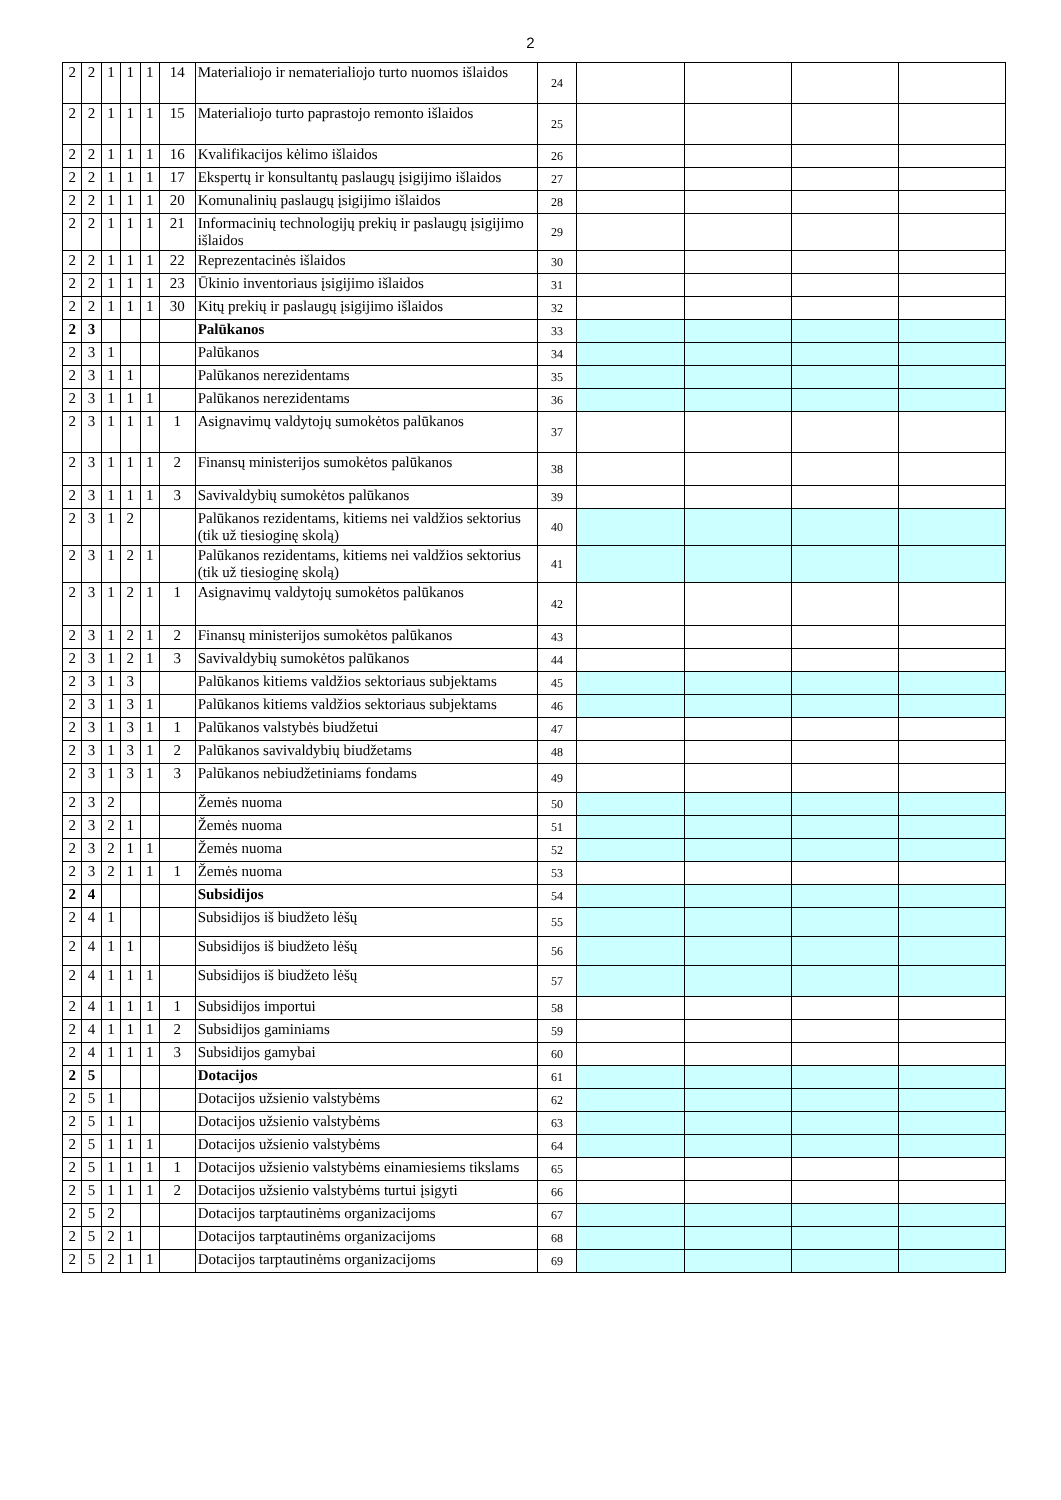2
| 2 | 2 | 1 | 1 | 1 | 14 | Materialiojo ir nematerialiojo turto nuomos išlaidos | 24 | | | | |
| 2 | 2 | 1 | 1 | 1 | 15 | Materialiojo turto paprastojo remonto išlaidos | 25 | | | | |
| 2 | 2 | 1 | 1 | 1 | 16 | Kvalifikacijos kėlimo išlaidos | 26 | | | | |
| 2 | 2 | 1 | 1 | 1 | 17 | Ekspertų ir konsultantų paslaugų įsigijimo išlaidos | 27 | | | | |
| 2 | 2 | 1 | 1 | 1 | 20 | Komunalinių paslaugų įsigijimo išlaidos | 28 | | | | |
| 2 | 2 | 1 | 1 | 1 | 21 | Informacinių technologijų prekių ir paslaugų įsigijimo išlaidos | 29 | | | | |
| 2 | 2 | 1 | 1 | 1 | 22 | Reprezentacinės išlaidos | 30 | | | | |
| 2 | 2 | 1 | 1 | 1 | 23 | Ūkinio inventoriaus įsigijimo išlaidos | 31 | | | | |
| 2 | 2 | 1 | 1 | 1 | 30 | Kitų prekių ir paslaugų įsigijimo išlaidos | 32 | | | | |
| 2 | 3 | | | | | Palūkanos | 33 | | | | |
| 2 | 3 | 1 | | | | Palūkanos | 34 | | | | |
| 2 | 3 | 1 | 1 | | | Palūkanos nerezidentams | 35 | | | | |
| 2 | 3 | 1 | 1 | 1 | | Palūkanos nerezidentams | 36 | | | | |
| 2 | 3 | 1 | 1 | 1 | 1 | Asignavimų valdytojų sumokėtos palūkanos | 37 | | | | |
| 2 | 3 | 1 | 1 | 1 | 2 | Finansų ministerijos sumokėtos palūkanos | 38 | | | | |
| 2 | 3 | 1 | 1 | 1 | 3 | Savivaldybių sumokėtos palūkanos | 39 | | | | |
| 2 | 3 | 1 | 2 | | | Palūkanos rezidentams, kitiems nei valdžios sektorius (tik už tiesioginę skolą) | 40 | | | | |
| 2 | 3 | 1 | 2 | 1 | | Palūkanos rezidentams, kitiems nei valdžios sektorius (tik už tiesioginę skolą) | 41 | | | | |
| 2 | 3 | 1 | 2 | 1 | 1 | Asignavimų valdytojų sumokėtos palūkanos | 42 | | | | |
| 2 | 3 | 1 | 2 | 1 | 2 | Finansų ministerijos sumokėtos palūkanos | 43 | | | | |
| 2 | 3 | 1 | 2 | 1 | 3 | Savivaldybių sumokėtos palūkanos | 44 | | | | |
| 2 | 3 | 1 | 3 | | | Palūkanos kitiems valdžios sektoriaus subjektams | 45 | | | | |
| 2 | 3 | 1 | 3 | 1 | | Palūkanos kitiems valdžios sektoriaus subjektams | 46 | | | | |
| 2 | 3 | 1 | 3 | 1 | 1 | Palūkanos valstybės biudžetui | 47 | | | | |
| 2 | 3 | 1 | 3 | 1 | 2 | Palūkanos savivaldybių biudžetams | 48 | | | | |
| 2 | 3 | 1 | 3 | 1 | 3 | Palūkanos nebiudžetiniams fondams | 49 | | | | |
| 2 | 3 | 2 | | | | Žemės nuoma | 50 | | | | |
| 2 | 3 | 2 | 1 | | | Žemės nuoma | 51 | | | | |
| 2 | 3 | 2 | 1 | 1 | | Žemės nuoma | 52 | | | | |
| 2 | 3 | 2 | 1 | 1 | 1 | Žemės nuoma | 53 | | | | |
| 2 | 4 | | | | | Subsidijos | 54 | | | | |
| 2 | 4 | 1 | | | | Subsidijos iš biudžeto lėšų | 55 | | | | |
| 2 | 4 | 1 | 1 | | | Subsidijos iš biudžeto lėšų | 56 | | | | |
| 2 | 4 | 1 | 1 | 1 | | Subsidijos iš biudžeto lėšų | 57 | | | | |
| 2 | 4 | 1 | 1 | 1 | 1 | Subsidijos importui | 58 | | | | |
| 2 | 4 | 1 | 1 | 1 | 2 | Subsidijos gaminiams | 59 | | | | |
| 2 | 4 | 1 | 1 | 1 | 3 | Subsidijos gamybai | 60 | | | | |
| 2 | 5 | | | | | Dotacijos | 61 | | | | |
| 2 | 5 | 1 | | | | Dotacijos užsienio valstybėms | 62 | | | | |
| 2 | 5 | 1 | 1 | | | Dotacijos užsienio valstybėms | 63 | | | | |
| 2 | 5 | 1 | 1 | 1 | | Dotacijos užsienio valstybėms | 64 | | | | |
| 2 | 5 | 1 | 1 | 1 | 1 | Dotacijos užsienio valstybėms einamiesiems tikslams | 65 | | | | |
| 2 | 5 | 1 | 1 | 1 | 2 | Dotacijos užsienio valstybėms turtui įsigyti | 66 | | | | |
| 2 | 5 | 2 | | | | Dotacijos tarptautinėms organizacijoms | 67 | | | | |
| 2 | 5 | 2 | 1 | | | Dotacijos tarptautinėms organizacijoms | 68 | | | | |
| 2 | 5 | 2 | 1 | 1 | | Dotacijos tarptautinėms organizacijoms | 69 | | | | |